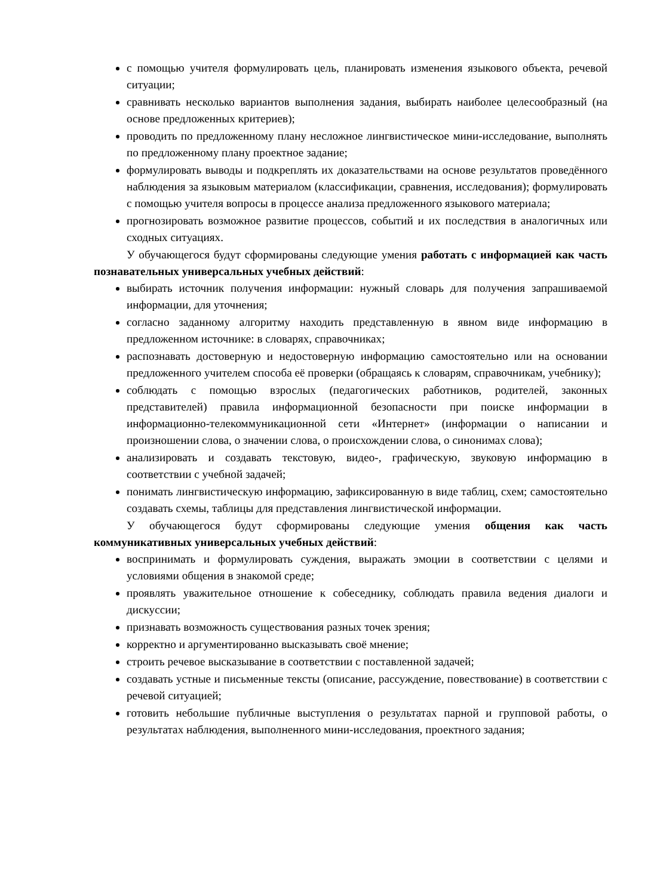с помощью учителя формулировать цель, планировать изменения языкового объекта, речевой ситуации;
сравнивать несколько вариантов выполнения задания, выбирать наиболее целесообразный (на основе предложенных критериев);
проводить по предложенному плану несложное лингвистическое мини-исследование, выполнять по предложенному плану проектное задание;
формулировать выводы и подкреплять их доказательствами на основе результатов проведённого наблюдения за языковым материалом (классификации, сравнения, исследования); формулировать с помощью учителя вопросы в процессе анализа предложенного языкового материала;
прогнозировать возможное развитие процессов, событий и их последствия в аналогичных или сходных ситуациях.
У обучающегося будут сформированы следующие умения работать с информацией как часть познавательных универсальных учебных действий:
выбирать источник получения информации: нужный словарь для получения запрашиваемой информации, для уточнения;
согласно заданному алгоритму находить представленную в явном виде информацию в предложенном источнике: в словарях, справочниках;
распознавать достоверную и недостоверную информацию самостоятельно или на основании предложенного учителем способа её проверки (обращаясь к словарям, справочникам, учебнику);
соблюдать с помощью взрослых (педагогических работников, родителей, законных представителей) правила информационной безопасности при поиске информации в информационно-телекоммуникационной сети «Интернет» (информации о написании и произношении слова, о значении слова, о происхождении слова, о синонимах слова);
анализировать и создавать текстовую, видео-, графическую, звуковую информацию в соответствии с учебной задачей;
понимать лингвистическую информацию, зафиксированную в виде таблиц, схем; самостоятельно создавать схемы, таблицы для представления лингвистической информации.
У обучающегося будут сформированы следующие умения общения как часть коммуникативных универсальных учебных действий:
воспринимать и формулировать суждения, выражать эмоции в соответствии с целями и условиями общения в знакомой среде;
проявлять уважительное отношение к собеседнику, соблюдать правила ведения диалоги и дискуссии;
признавать возможность существования разных точек зрения;
корректно и аргументированно высказывать своё мнение;
строить речевое высказывание в соответствии с поставленной задачей;
создавать устные и письменные тексты (описание, рассуждение, повествование) в соответствии с речевой ситуацией;
готовить небольшие публичные выступления о результатах парной и групповой работы, о результатах наблюдения, выполненного мини-исследования, проектного задания;